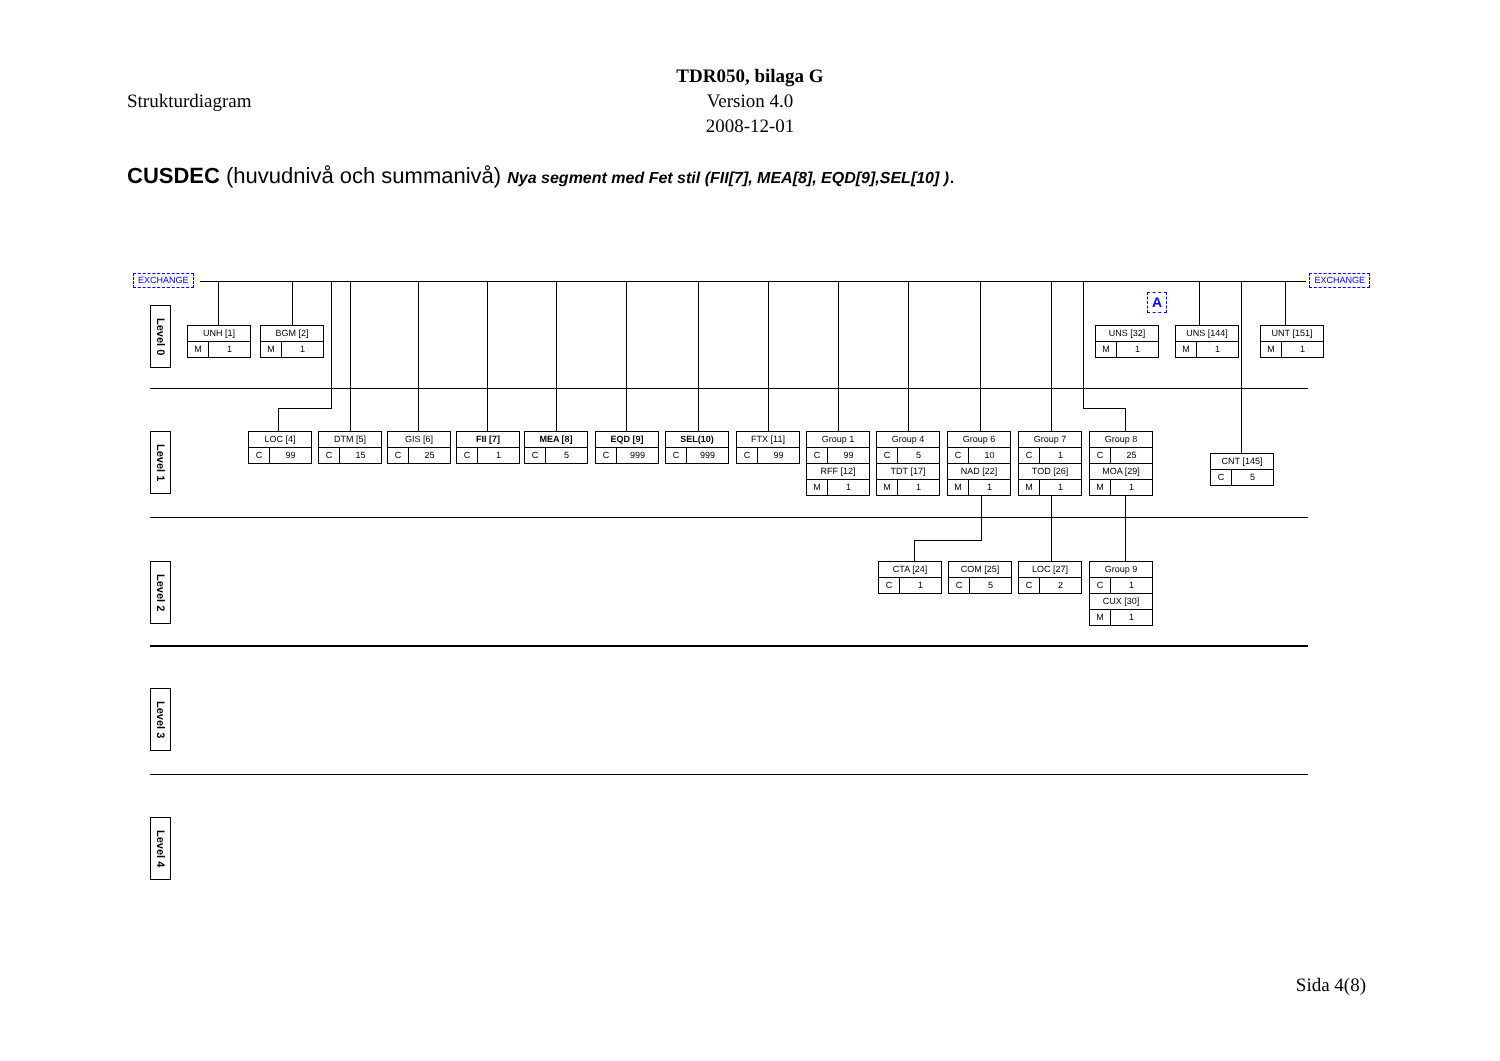TDR050, bilaga G
Strukturdiagram Version 4.0
2008-12-01
CUSDEC (huvudnivå och summanivå) Nya segment med Fet stil (FII[7], MEA[8], EQD[9],SEL[10] ).
EXCHANGE EXCHANGE
Level 0
UNH [1]
M 1
BGM [2]
M 1
A
UNS [32]
M 1
UNS [144]
M 1
UNT [151]
M 1
Level 1
LOC [4]
C 99
DTM [5]
C 15
GIS [6]
C 25
FII [7]
C 1
MEA [8]
C 5
EQD [9]
C 999
SEL(10)
C 999
FTX [11]
C 99
Group 1
C 99
RFF [12]
M 1
Group 4
C 5
TDT [17]
M 1
Group 6
C 10
NAD [22]
M 1
Group 7
C 1
TOD [26]
M 1
Group 8
C 25
MOA [29]
M 1
CNT [145]
C 5
Level 2
CTA [24]
C 1
COM [25]
C 5
LOC [27]
C 2
Group 9
C 1
CUX [30]
M 1
Level 3
Level 4
Sida 4(8)